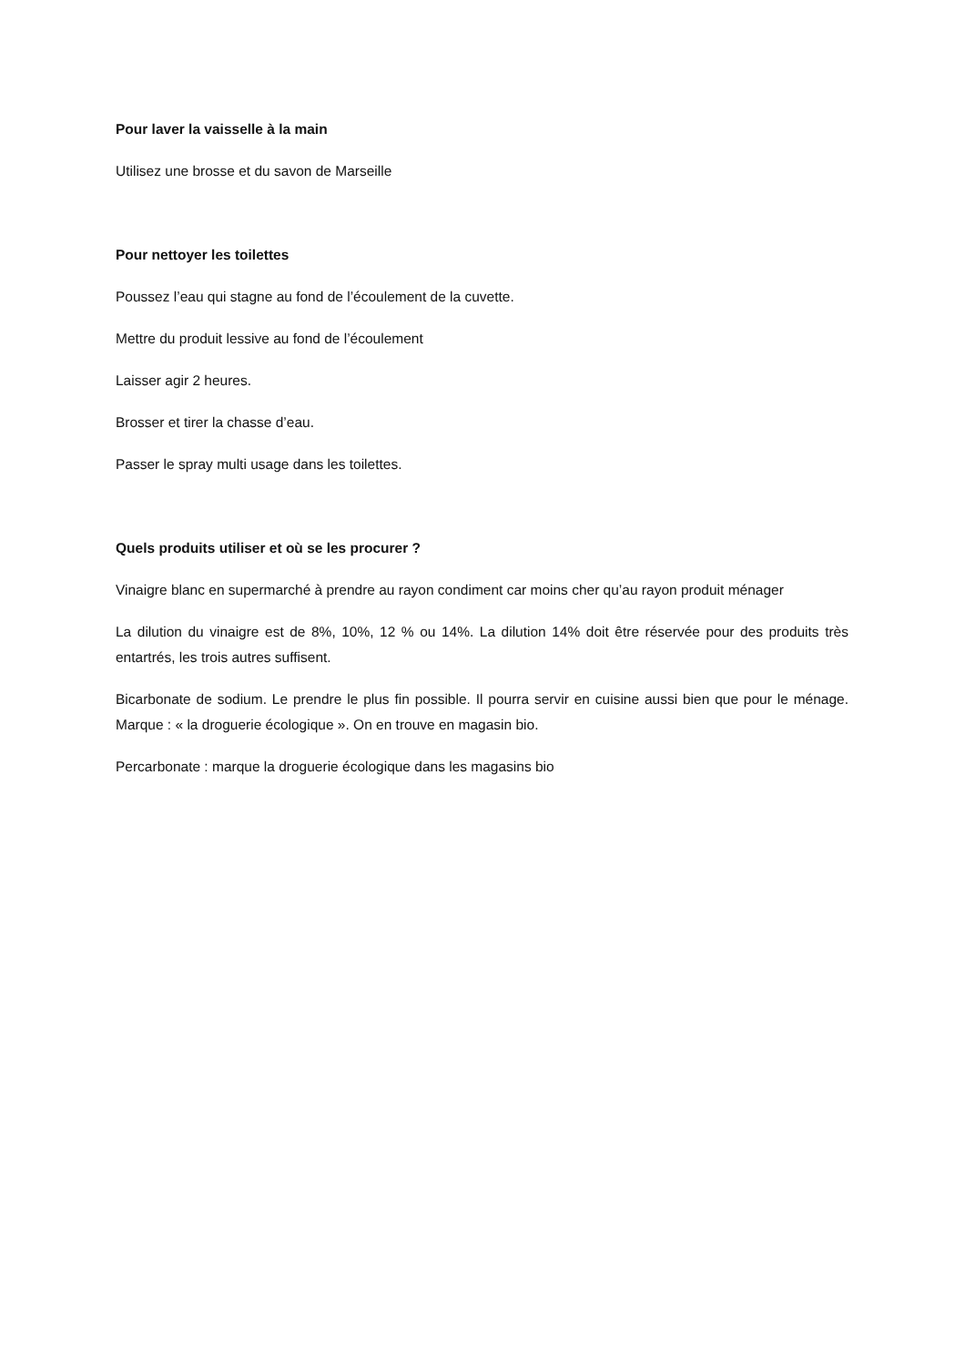Pour laver la vaisselle à la main
Utilisez une brosse et du savon de Marseille
Pour nettoyer les toilettes
Poussez l’eau qui stagne au fond de l’écoulement de la cuvette.
Mettre du produit lessive au fond de l’écoulement
Laisser agir 2 heures.
Brosser et tirer la chasse d’eau.
Passer le spray multi usage dans les toilettes.
Quels produits utiliser et où se les procurer ?
Vinaigre blanc en supermarché à prendre au rayon condiment car moins cher qu’au rayon produit ménager
La dilution du vinaigre est de 8%, 10%, 12 % ou 14%. La dilution 14% doit être réservée pour des produits très entartrés, les trois autres suffisent.
Bicarbonate de sodium. Le prendre le plus fin possible. Il pourra servir en cuisine aussi bien que pour le ménage. Marque : « la droguerie écologique ». On en trouve en magasin bio.
Percarbonate : marque la droguerie écologique dans les magasins bio